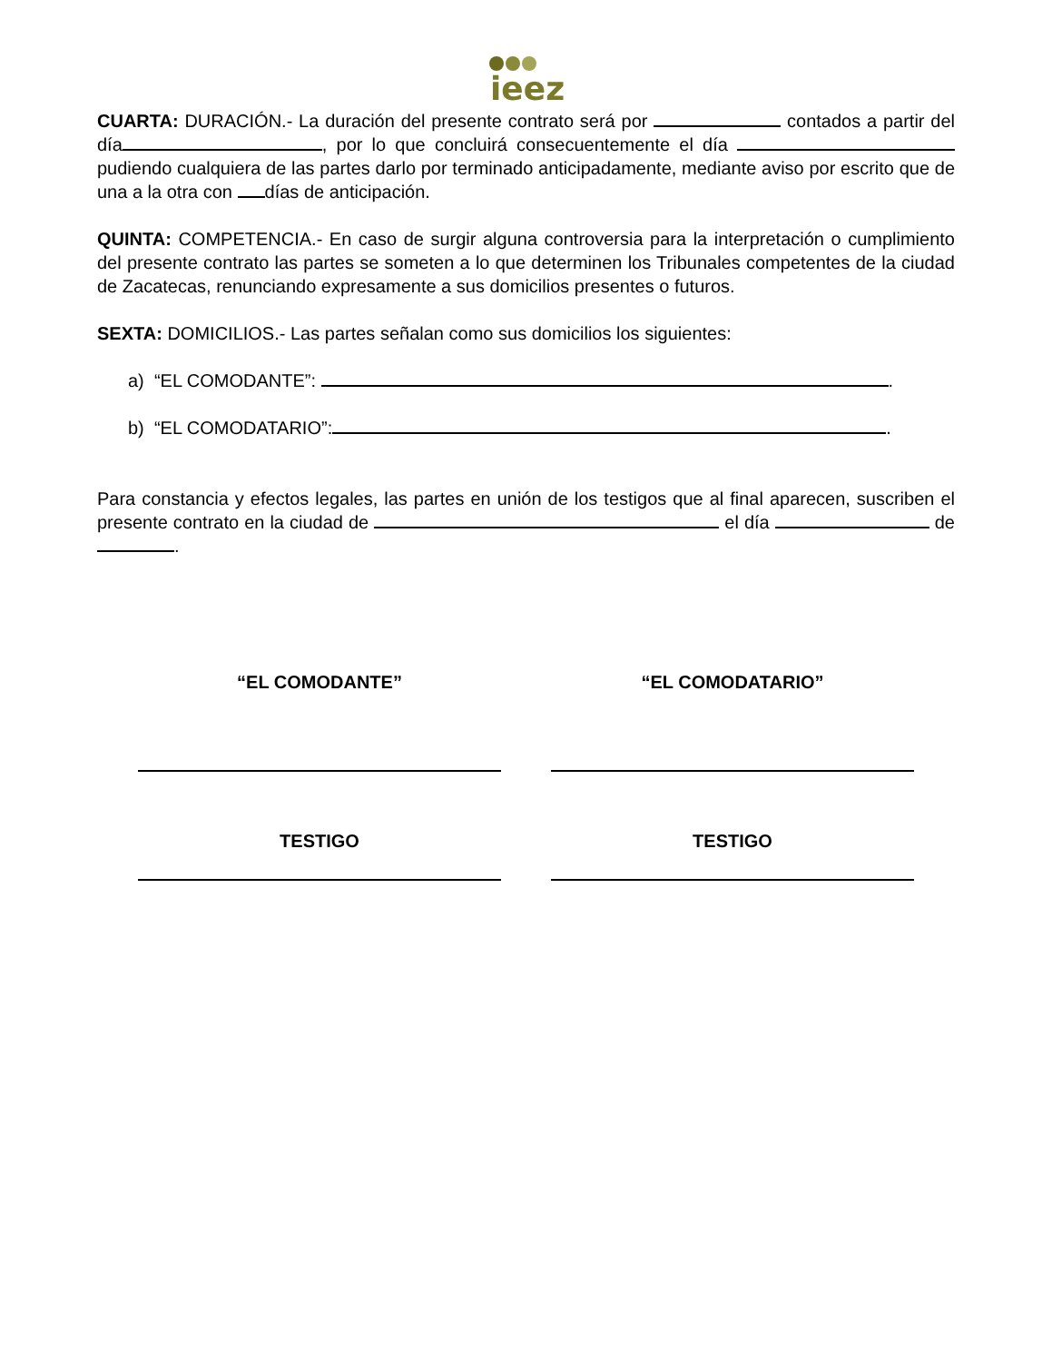ieez
CUARTA: DURACIÓN.- La duración del presente contrato será por contados a partir del día , por lo que concluirá consecuentemente el día pudiendo cualquiera de las partes darlo por terminado anticipadamente, mediante aviso por escrito que de una a la otra con días de anticipación.
QUINTA: COMPETENCIA.- En caso de surgir alguna controversia para la interpretación o cumplimiento del presente contrato las partes se someten a lo que determinen los Tribunales competentes de la ciudad de Zacatecas, renunciando expresamente a sus domicilios presentes o futuros.
SEXTA: DOMICILIOS.- Las partes señalan como sus domicilios los siguientes:
a) “EL COMODANTE”: .
b) “EL COMODATARIO”: .
Para constancia y efectos legales, las partes en unión de los testigos que al final aparecen, suscriben el presente contrato en la ciudad de el día de .
“EL COMODANTE” “EL COMODATARIO”
TESTIGO TESTIGO